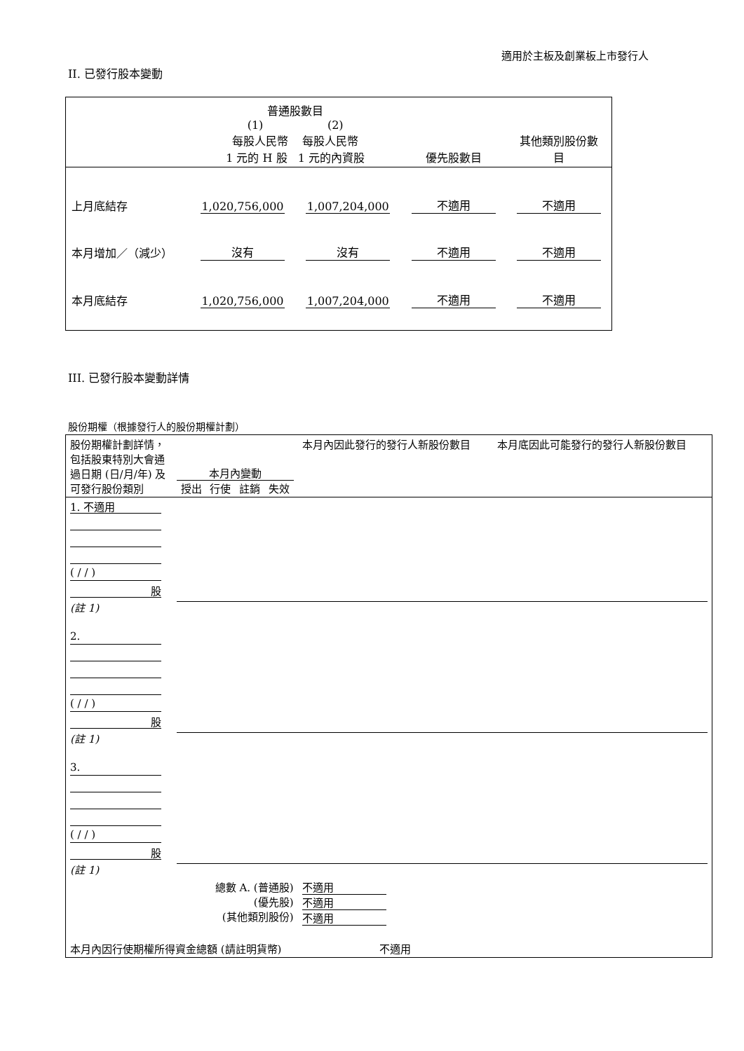適用於主板及創業板上市發行人
II. 已發行股本變動
| | 普通股數目 (1) (2) 每股人民幣 每股人民幣 1 元的 H 股 1 元的內資股 | | 優先股數目 | 其他類別股份數 目 |
| 上月底結存 | 1,020,756,000 | 1,007,204,000 | 不適用 | 不適用 |
| 本月增加／（減少） | 沒有 | 沒有 | 不適用 | 不適用 |
| 本月底結存 | 1,020,756,000 | 1,007,204,000 | 不適用 | 不適用 |
III. 已發行股本變動詳情
股份期權（根據發行人的股份期權計劃）
| 股份期權計劃詳情，包括股東特別大會通過日期 (日/月/年) 及可發行股份類別 | 本月內變動 授出 行使 註銷 失效 | 本月內因此發行的發行人新股份數目 | 本月底因此可能發行的發行人新股份數目 |
| 1. 不適用 ( / / ) 股 (註 1) | | | |
| 2. ( / / ) 股 (註 1) | | | |
| 3. ( / / ) 股 (註 1) | | | |
| 總數 A. (普通股) (優先股) (其他類別股份) | | 不適用 不適用 不適用 | |
| 本月內因行使期權所得資金總額 (請註明貨幣) | | 不適用 | |